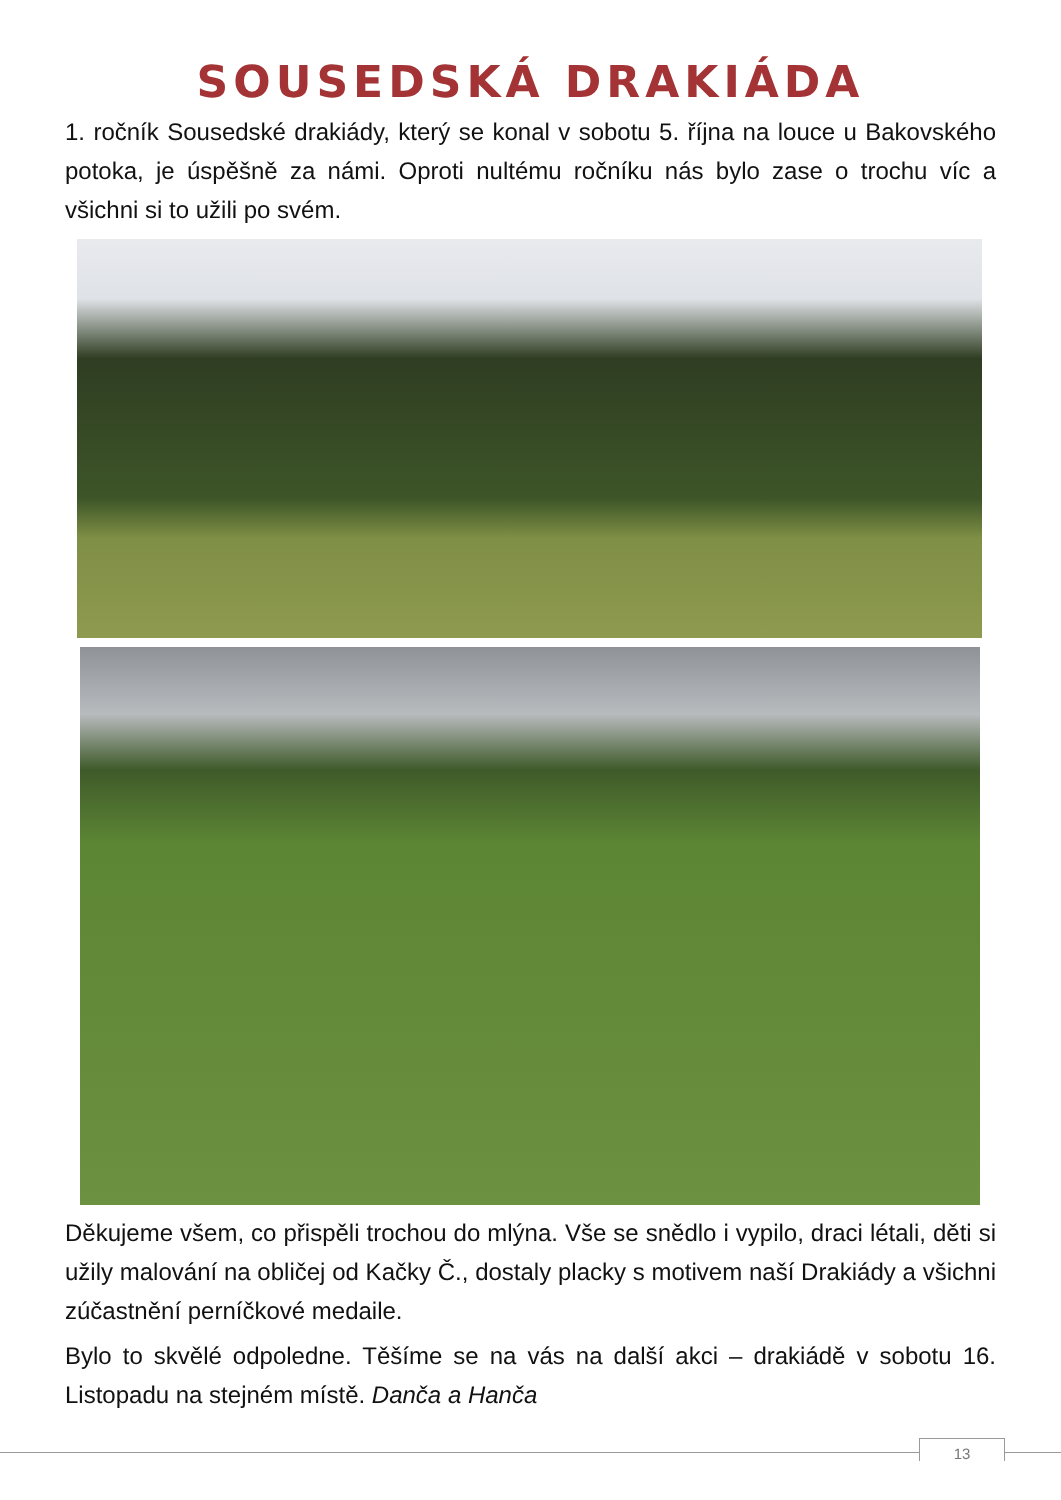SOUSEDSKÁ DRAKIÁDA
1. ročník Sousedské drakiády, který se konal v sobotu 5. října na louce u Bakovského potoka, je úspěšně za námi. Oproti nultému ročníku nás bylo zase o trochu víc a všichni si to užili po svém.
Děkujeme všem, co přispěli trochou do mlýna. Vše se snědlo i vypilo, draci létali, děti si užily malování na obličej od Kačky Č., dostaly placky s motivem naší Drakiády a všichni zúčastnění perníčkové medaile.
Bylo to skvělé odpoledne. Těšíme se na vás na další akci – drakiádě v sobotu 16. Listopadu na stejném místě. Danča a Hanča
13